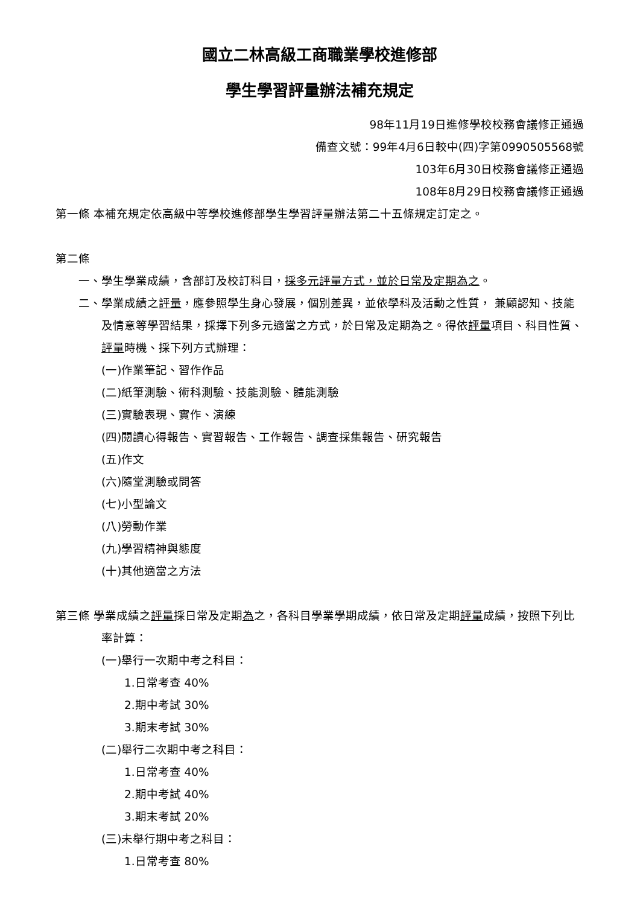國立二林高級工商職業學校進修部
學生學習評量辦法補充規定
98年11月19日進修學校校務會議修正通過
備查文號：99年4月6日較中(四)字第0990505568號
103年6月30日校務會議修正通過
108年8月29日校務會議修正通過
第一條 本補充規定依高級中等學校進修部學生學習評量辦法第二十五條規定訂定之。
第二條
一、學生學業成績，含部訂及校訂科目，採多元評量方式，並於日常及定期為之。
二、學業成績之評量，應參照學生身心發展，個別差異，並依學科及活動之性質， 兼顧認知、技能及情意等學習結果，採擇下列多元適當之方式，於日常及定期為之。得依評量項目、科目性質、評量時機、採下列方式辦理：
(一)作業筆記、習作作品
(二)紙筆測驗、術科測驗、技能測驗、體能測驗
(三)實驗表現、實作、演練
(四)閱讀心得報告、實習報告、工作報告、調查採集報告、研究報告
(五)作文
(六)隨堂測驗或問答
(七)小型論文
(八)勞動作業
(九)學習精神與態度
(十)其他適當之方法
第三條 學業成績之評量採日常及定期為之，各科目學業學期成績，依日常及定期評量成績，按照下列比率計算：
(一)舉行一次期中考之科目：
1.日常考查 40%
2.期中考試 30%
3.期末考試 30%
(二)舉行二次期中考之科目：
1.日常考查 40%
2.期中考試 40%
3.期末考試 20%
(三)未舉行期中考之科目：
1.日常考查 80%